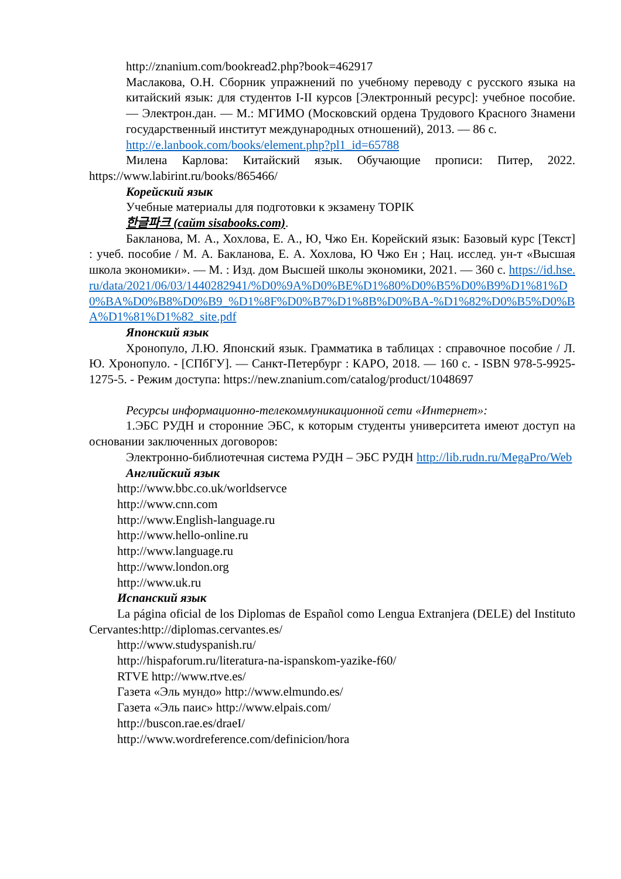http://znanium.com/bookread2.php?book=462917
Маслакова, О.Н. Сборник упражнений по учебному переводу с русского языка на китайский язык: для студентов I-II курсов [Электронный ресурс]: учебное пособие. — Электрон.дан. — М.: МГИМО (Московский ордена Трудового Красного Знамени государственный институт международных отношений), 2013. — 86 с.
http://e.lanbook.com/books/element.php?pl1_id=65788
Милена Карлова: Китайский язык. Обучающие прописи: Питер, 2022. https://www.labirint.ru/books/865466/
Корейский язык
Учебные материалы для подготовки к экзамену TOPIK
한글파크 (сайт sisabooks.com).
Бакланова, М. А., Хохлова, Е. А., Ю, Чжо Ен. Корейский язык: Базовый курс [Текст] : учеб. пособие / М. А. Бакланова, Е. А. Хохлова, Ю Чжо Ен ; Нац. исслед. ун-т «Высшая школа экономики». — М. : Изд. дом Высшей школы экономики, 2021. — 360 с. https://id.hse.ru/data/2021/06/03/1440282941/%D0%9A%D0%BE%D1%80%D0%B5%D0%B9%D1%81%D0%BA%D0%B8%D0%B9_%D1%8F%D0%B7%D1%8B%D0%BA-%D1%82%D0%B5%D0%BA%D1%81%D1%82_site.pdf
Японский язык
Хронопуло, Л.Ю. Японский язык. Грамматика в таблицах : справочное пособие / Л. Ю. Хронопуло. - [СПбГУ]. — Санкт-Петербург : КАРО, 2018. — 160 с. - ISBN 978-5-9925-1275-5. - Режим доступа: https://new.znanium.com/catalog/product/1048697
Ресурсы информационно-телекоммуникационной сети «Интернет»:
1.ЭБС РУДН и сторонние ЭБС, к которым студенты университета имеют доступ на основании заключенных договоров:
Электронно-библиотечная система РУДН – ЭБС РУДН http://lib.rudn.ru/MegaPro/Web
Английский язык
http://www.bbc.co.uk/worldservce
http://www.cnn.com
http://www.English-language.ru
http://www.hello-online.ru
http://www.language.ru
http://www.london.org
http://www.uk.ru
Испанский язык
La página oficial de los Diplomas de Español como Lengua Extranjera (DELE) del Instituto Cervantes:http://diplomas.cervantes.es/
http://www.studyspanish.ru/
http://hispaforum.ru/literatura-na-ispanskom-yazike-f60/
RTVE http://www.rtve.es/
Газета «Эль мундо» http://www.elmundo.es/
Газета «Эль паис» http://www.elpais.com/
http://buscon.rae.es/draeI/
http://www.wordreference.com/definicion/hora